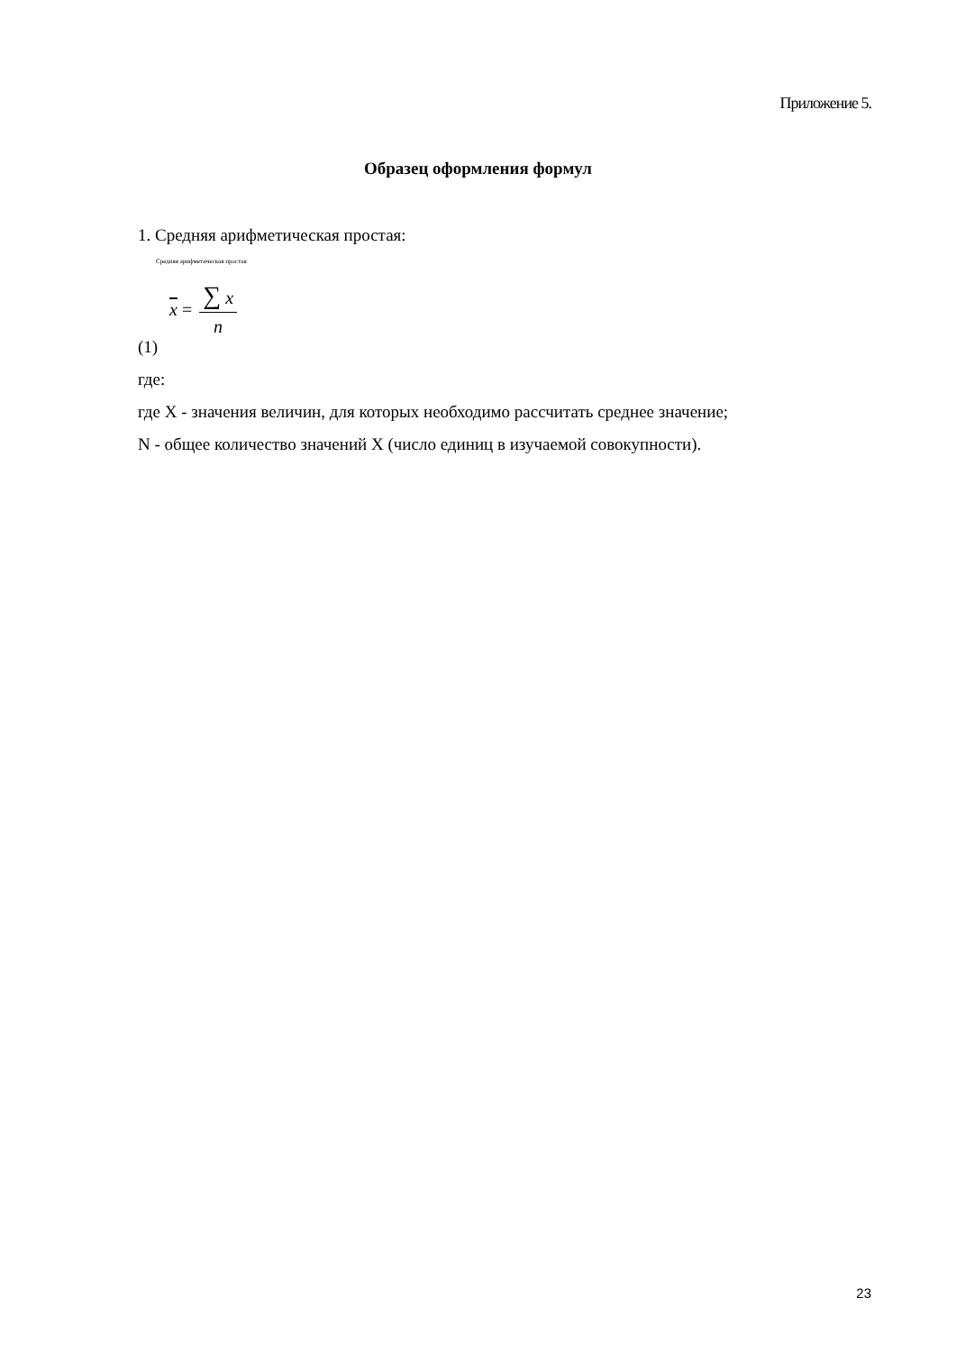Приложение 5.
Образец оформления формул
1. Средняя арифметическая простая:
Средняя арифметическая простая
x = ∑ x n
(1)
где:
где X - значения величин, для которых необходимо рассчитать среднее значение;
N - общее количество значений X (число единиц в изучаемой совокупности).
23